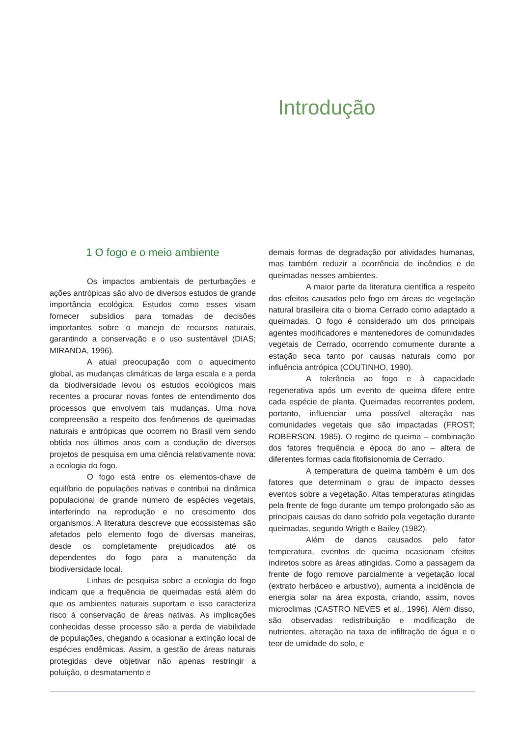Introdução
1 O fogo e o meio ambiente
Os impactos ambientais de perturbações e ações antrópicas são alvo de diversos estudos de grande importância ecológica. Estudos como esses visam fornecer subsídios para tomadas de decisões importantes sobre o manejo de recursos naturais, garantindo a conservação e o uso sustentável (DIAS; MIRANDA, 1996).
A atual preocupação com o aquecimento global, as mudanças climáticas de larga escala e a perda da biodiversidade levou os estudos ecológicos mais recentes a procurar novas fontes de entendimento dos processos que envolvem tais mudanças. Uma nova compreensão a respeito dos fenômenos de queimadas naturais e antrópicas que ocorrem no Brasil vem sendo obtida nos últimos anos com a condução de diversos projetos de pesquisa em uma ciência relativamente nova: a ecologia do fogo.
O fogo está entre os elementos-chave de equilíbrio de populações nativas e contribui na dinâmica populacional de grande número de espécies vegetais, interferindo na reprodução e no crescimento dos organismos. A literatura descreve que ecossistemas são afetados pelo elemento fogo de diversas maneiras, desde os completamente prejudicados até os dependentes do fogo para a manutenção da biodiversidade local.
Linhas de pesquisa sobre a ecologia do fogo indicam que a frequência de queimadas está além do que os ambientes naturais suportam e isso caracteriza risco à conservação de áreas nativas. As implicações conhecidas desse processo são a perda de viabilidade de populações, chegando a ocasionar a extinção local de espécies endêmicas. Assim, a gestão de áreas naturais protegidas deve objetivar não apenas restringir a poluição, o desmatamento e
demais formas de degradação por atividades humanas, mas também reduzir a ocorrência de incêndios e de queimadas nesses ambientes.
A maior parte da literatura científica a respeito dos efeitos causados pelo fogo em áreas de vegetação natural brasileira cita o bioma Cerrado como adaptado a queimadas. O fogo é considerado um dos principais agentes modificadores e mantenedores de comunidades vegetais de Cerrado, ocorrendo comumente durante a estação seca tanto por causas naturais como por influência antrópica (COUTINHO, 1990).
A tolerância ao fogo e à capacidade regenerativa após um evento de queima difere entre cada espécie de planta. Queimadas recorrentes podem, portanto, influenciar uma possível alteração nas comunidades vegetais que são impactadas (FROST; ROBERSON, 1985). O regime de queima – combinação dos fatores frequência e época do ano – altera de diferentes formas cada fitofisionomia de Cerrado.
A temperatura de queima também é um dos fatores que determinam o grau de impacto desses eventos sobre a vegetação. Altas temperaturas atingidas pela frente de fogo durante um tempo prolongado são as principais causas do dano sofrido pela vegetação durante queimadas, segundo Wrigth e Bailey (1982).
Além de danos causados pelo fator temperatura, eventos de queima ocasionam efeitos indiretos sobre as áreas atingidas. Como a passagem da frente de fogo remove parcialmente a vegetação local (extrato herbáceo e arbustivo), aumenta a incidência de energia solar na área exposta, criando, assim, novos microclimas (CASTRO NEVES et al., 1996). Além disso, são observadas redistribuição e modificação de nutrientes, alteração na taxa de infiltração de água e o teor de umidade do solo, e